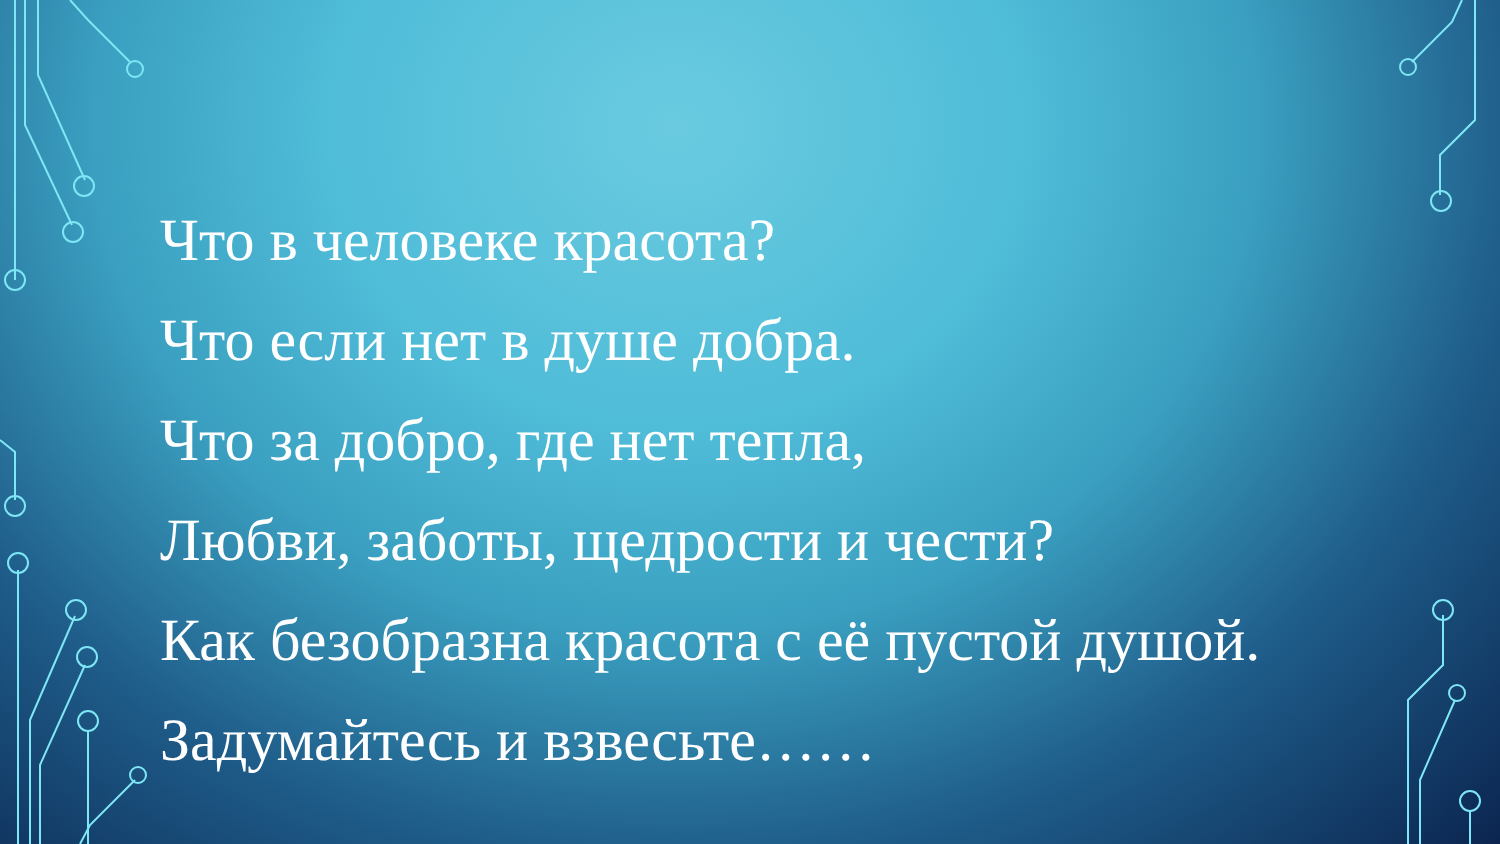Что в человеке красота?
Что если нет в душе добра.
Что за добро, где нет тепла,
Любви, заботы, щедрости и чести?
Как безобразна красота с её пустой душой.
Задумайтесь и взвесьте……